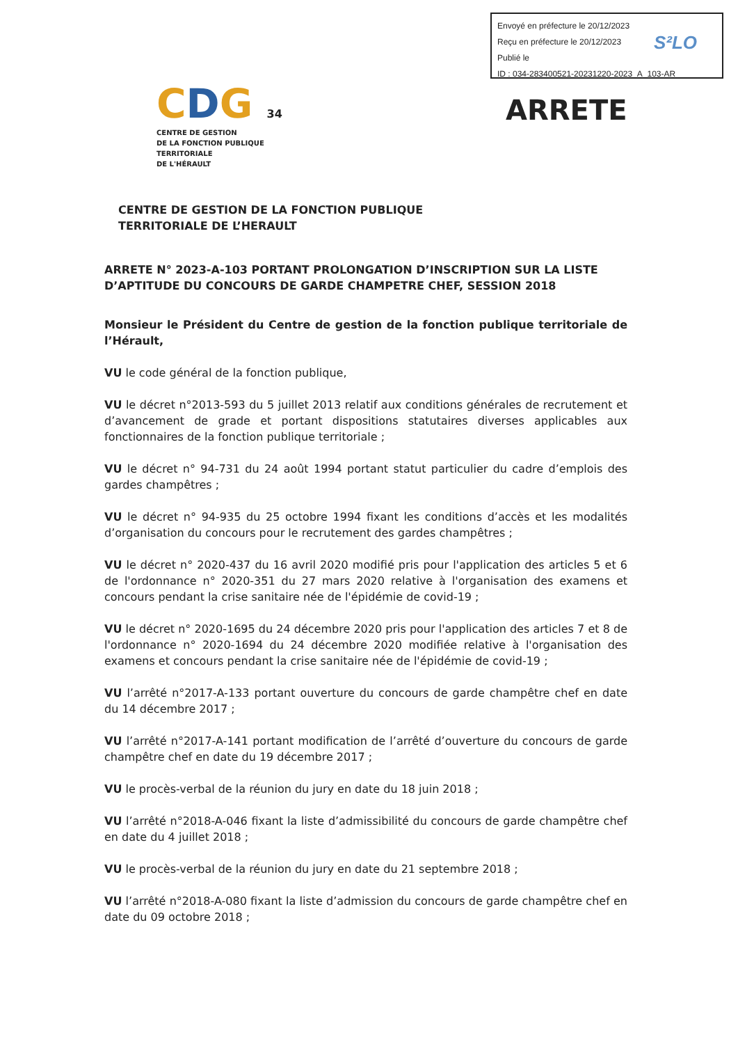Envoyé en préfecture le 20/12/2023
Reçu en préfecture le 20/12/2023
Publié le
ID : 034-283400521-20231220-2023_A_103-AR
S²LO
CDG 34
CENTRE DE GESTION
DE LA FONCTION PUBLIQUE TERRITORIALE
DE L'HÉRAULT
ARRETE
CENTRE DE GESTION DE LA FONCTION PUBLIQUE
TERRITORIALE DE L’HERAULT
ARRETE N° 2023-A-103 PORTANT PROLONGATION D’INSCRIPTION SUR LA LISTE D’APTITUDE DU CONCOURS DE GARDE CHAMPETRE CHEF, SESSION 2018
Monsieur le Président du Centre de gestion de la fonction publique territoriale de l’Hérault,
VU le code général de la fonction publique,
VU le décret n°2013-593 du 5 juillet 2013 relatif aux conditions générales de recrutement et d’avancement de grade et portant dispositions statutaires diverses applicables aux fonctionnaires de la fonction publique territoriale ;
VU le décret n° 94-731 du 24 août 1994 portant statut particulier du cadre d’emplois des gardes champêtres ;
VU le décret n° 94-935 du 25 octobre 1994 fixant les conditions d’accès et les modalités d’organisation du concours pour le recrutement des gardes champêtres ;
VU le décret n° 2020-437 du 16 avril 2020 modifié pris pour l'application des articles 5 et 6 de l'ordonnance n° 2020-351 du 27 mars 2020 relative à l'organisation des examens et concours pendant la crise sanitaire née de l'épidémie de covid-19 ;
VU le décret n° 2020-1695 du 24 décembre 2020 pris pour l'application des articles 7 et 8 de l'ordonnance n° 2020-1694 du 24 décembre 2020 modifiée relative à l'organisation des examens et concours pendant la crise sanitaire née de l'épidémie de covid-19 ;
VU l’arrêté n°2017-A-133 portant ouverture du concours de garde champêtre chef en date du 14 décembre 2017 ;
VU l’arrêté n°2017-A-141 portant modification de l’arrêté d’ouverture du concours de garde champêtre chef en date du 19 décembre 2017 ;
VU le procès-verbal de la réunion du jury en date du 18 juin 2018 ;
VU l’arrêté n°2018-A-046 fixant la liste d’admissibilité du concours de garde champêtre chef en date du 4 juillet 2018 ;
VU le procès-verbal de la réunion du jury en date du 21 septembre 2018 ;
VU l’arrêté n°2018-A-080 fixant la liste d’admission du concours de garde champêtre chef en date du 09 octobre 2018 ;